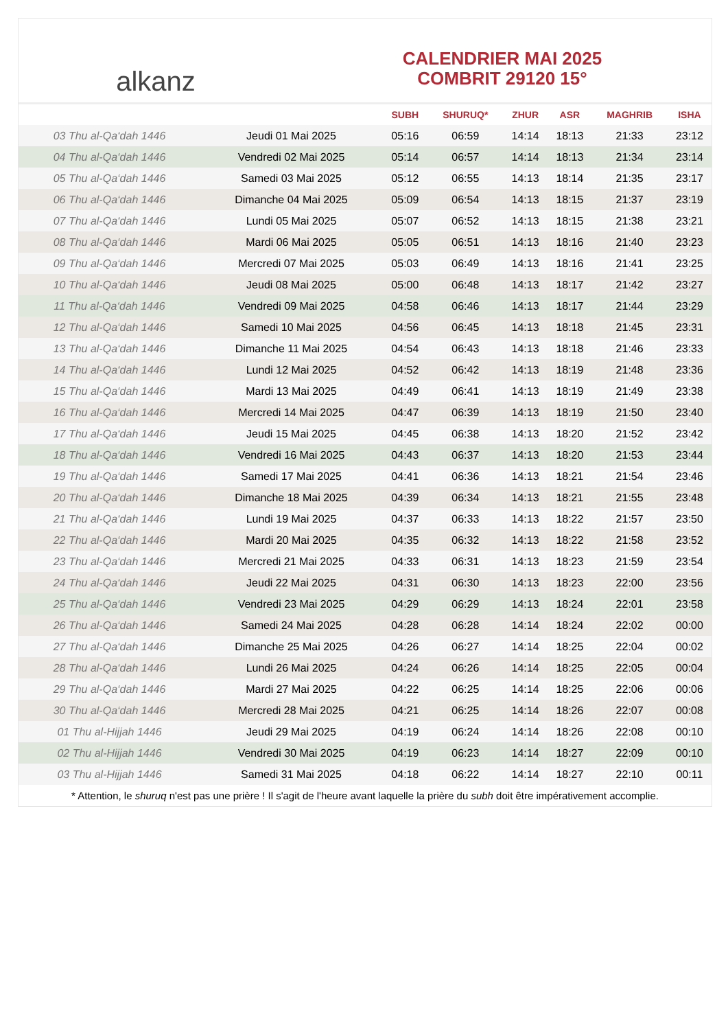alkanz
CALENDRIER MAI 2025
COMBRIT 29120 15°
| | | SUBH | SHURUQ* | ZHUR | ASR | MAGHRIB | ISHA |
| --- | --- | --- | --- | --- | --- | --- | --- |
| 03 Thu al-Qa‘dah 1446 | Jeudi 01 Mai 2025 | 05:16 | 06:59 | 14:14 | 18:13 | 21:33 | 23:12 |
| 04 Thu al-Qa‘dah 1446 | Vendredi 02 Mai 2025 | 05:14 | 06:57 | 14:14 | 18:13 | 21:34 | 23:14 |
| 05 Thu al-Qa‘dah 1446 | Samedi 03 Mai 2025 | 05:12 | 06:55 | 14:13 | 18:14 | 21:35 | 23:17 |
| 06 Thu al-Qa‘dah 1446 | Dimanche 04 Mai 2025 | 05:09 | 06:54 | 14:13 | 18:15 | 21:37 | 23:19 |
| 07 Thu al-Qa‘dah 1446 | Lundi 05 Mai 2025 | 05:07 | 06:52 | 14:13 | 18:15 | 21:38 | 23:21 |
| 08 Thu al-Qa‘dah 1446 | Mardi 06 Mai 2025 | 05:05 | 06:51 | 14:13 | 18:16 | 21:40 | 23:23 |
| 09 Thu al-Qa‘dah 1446 | Mercredi 07 Mai 2025 | 05:03 | 06:49 | 14:13 | 18:16 | 21:41 | 23:25 |
| 10 Thu al-Qa‘dah 1446 | Jeudi 08 Mai 2025 | 05:00 | 06:48 | 14:13 | 18:17 | 21:42 | 23:27 |
| 11 Thu al-Qa‘dah 1446 | Vendredi 09 Mai 2025 | 04:58 | 06:46 | 14:13 | 18:17 | 21:44 | 23:29 |
| 12 Thu al-Qa‘dah 1446 | Samedi 10 Mai 2025 | 04:56 | 06:45 | 14:13 | 18:18 | 21:45 | 23:31 |
| 13 Thu al-Qa‘dah 1446 | Dimanche 11 Mai 2025 | 04:54 | 06:43 | 14:13 | 18:18 | 21:46 | 23:33 |
| 14 Thu al-Qa‘dah 1446 | Lundi 12 Mai 2025 | 04:52 | 06:42 | 14:13 | 18:19 | 21:48 | 23:36 |
| 15 Thu al-Qa‘dah 1446 | Mardi 13 Mai 2025 | 04:49 | 06:41 | 14:13 | 18:19 | 21:49 | 23:38 |
| 16 Thu al-Qa‘dah 1446 | Mercredi 14 Mai 2025 | 04:47 | 06:39 | 14:13 | 18:19 | 21:50 | 23:40 |
| 17 Thu al-Qa‘dah 1446 | Jeudi 15 Mai 2025 | 04:45 | 06:38 | 14:13 | 18:20 | 21:52 | 23:42 |
| 18 Thu al-Qa‘dah 1446 | Vendredi 16 Mai 2025 | 04:43 | 06:37 | 14:13 | 18:20 | 21:53 | 23:44 |
| 19 Thu al-Qa‘dah 1446 | Samedi 17 Mai 2025 | 04:41 | 06:36 | 14:13 | 18:21 | 21:54 | 23:46 |
| 20 Thu al-Qa‘dah 1446 | Dimanche 18 Mai 2025 | 04:39 | 06:34 | 14:13 | 18:21 | 21:55 | 23:48 |
| 21 Thu al-Qa‘dah 1446 | Lundi 19 Mai 2025 | 04:37 | 06:33 | 14:13 | 18:22 | 21:57 | 23:50 |
| 22 Thu al-Qa‘dah 1446 | Mardi 20 Mai 2025 | 04:35 | 06:32 | 14:13 | 18:22 | 21:58 | 23:52 |
| 23 Thu al-Qa‘dah 1446 | Mercredi 21 Mai 2025 | 04:33 | 06:31 | 14:13 | 18:23 | 21:59 | 23:54 |
| 24 Thu al-Qa‘dah 1446 | Jeudi 22 Mai 2025 | 04:31 | 06:30 | 14:13 | 18:23 | 22:00 | 23:56 |
| 25 Thu al-Qa‘dah 1446 | Vendredi 23 Mai 2025 | 04:29 | 06:29 | 14:13 | 18:24 | 22:01 | 23:58 |
| 26 Thu al-Qa‘dah 1446 | Samedi 24 Mai 2025 | 04:28 | 06:28 | 14:14 | 18:24 | 22:02 | 00:00 |
| 27 Thu al-Qa‘dah 1446 | Dimanche 25 Mai 2025 | 04:26 | 06:27 | 14:14 | 18:25 | 22:04 | 00:02 |
| 28 Thu al-Qa‘dah 1446 | Lundi 26 Mai 2025 | 04:24 | 06:26 | 14:14 | 18:25 | 22:05 | 00:04 |
| 29 Thu al-Qa‘dah 1446 | Mardi 27 Mai 2025 | 04:22 | 06:25 | 14:14 | 18:25 | 22:06 | 00:06 |
| 30 Thu al-Qa‘dah 1446 | Mercredi 28 Mai 2025 | 04:21 | 06:25 | 14:14 | 18:26 | 22:07 | 00:08 |
| 01 Thu al-Hijjah 1446 | Jeudi 29 Mai 2025 | 04:19 | 06:24 | 14:14 | 18:26 | 22:08 | 00:10 |
| 02 Thu al-Hijjah 1446 | Vendredi 30 Mai 2025 | 04:19 | 06:23 | 14:14 | 18:27 | 22:09 | 00:10 |
| 03 Thu al-Hijjah 1446 | Samedi 31 Mai 2025 | 04:18 | 06:22 | 14:14 | 18:27 | 22:10 | 00:11 |
* Attention, le shuruq n'est pas une prière ! Il s'agit de l'heure avant laquelle la prière du subh doit être impérativement accomplie.